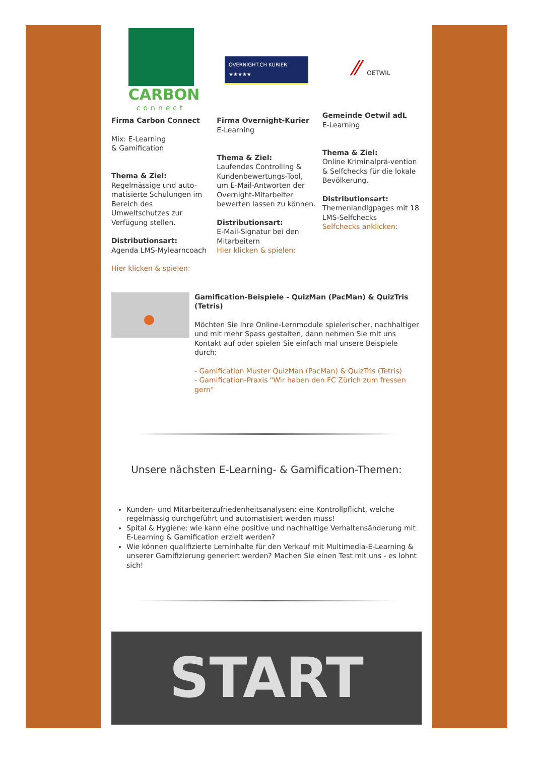CARBON
connect
Firma Carbon Connect
Mix: E-Learning
& Gamification
Thema & Ziel:
Regelmässige und auto-matisierte Schulungen im Bereich des Umweltschutzes zur Verfügung stellen.
Distributionsart:
Agenda LMS-Mylearncoach
Hier klicken & spielen:
OVERNIGHT.CH KURIER ★★★★★
Firma Overnight-Kurier
E-Learning
Thema & Ziel:
Laufendes Controlling & Kundenbewertungs-Tool, um E-Mail-Antworten der Overnight-Mitarbeiter bewerten lassen zu können.
Distributionsart:
E-Mail-Signatur bei den Mitarbeitern
Hier klicken & spielen:
⁄⁄ OETWIL
Gemeinde Oetwil adL
E-Learning
Thema & Ziel:
Online Kriminalprä-vention & Selfchecks für die lokale Bevölkerung.
Distributionsart:
Themenlandigpages mit 18 LMS-Selfchecks
Selfchecks anklicken:
Gamification-Beispiele - QuizMan (PacMan) & QuizTris (Tetris)
Möchten Sie Ihre Online-Lernmodule spielerischer, nachhaltiger und mit mehr Spass gestalten, dann nehmen Sie mit uns Kontakt auf oder spielen Sie einfach mal unsere Beispiele durch:
- Gamification Muster QuizMan (PacMan) & QuizTris (Tetris)
- Gamification-Praxis "Wir haben den FC Zürich zum fressen gern"
Unsere nächsten E-Learning- & Gamification-Themen:
Kunden- und Mitarbeiterzufriedenheitsanalysen: eine Kontrollpflicht, welche regelmässig durchgeführt und automatisiert werden muss!
Spital & Hygiene: wie kann eine positive und nachhaltige Verhaltensänderung mit E-Learning & Gamification erzielt werden?
Wie können qualifizierte Lerninhalte für den Verkauf mit Multimedia-E-Learning & unserer Gamifizierung generiert werden? Machen Sie einen Test mit uns - es lohnt sich!
START